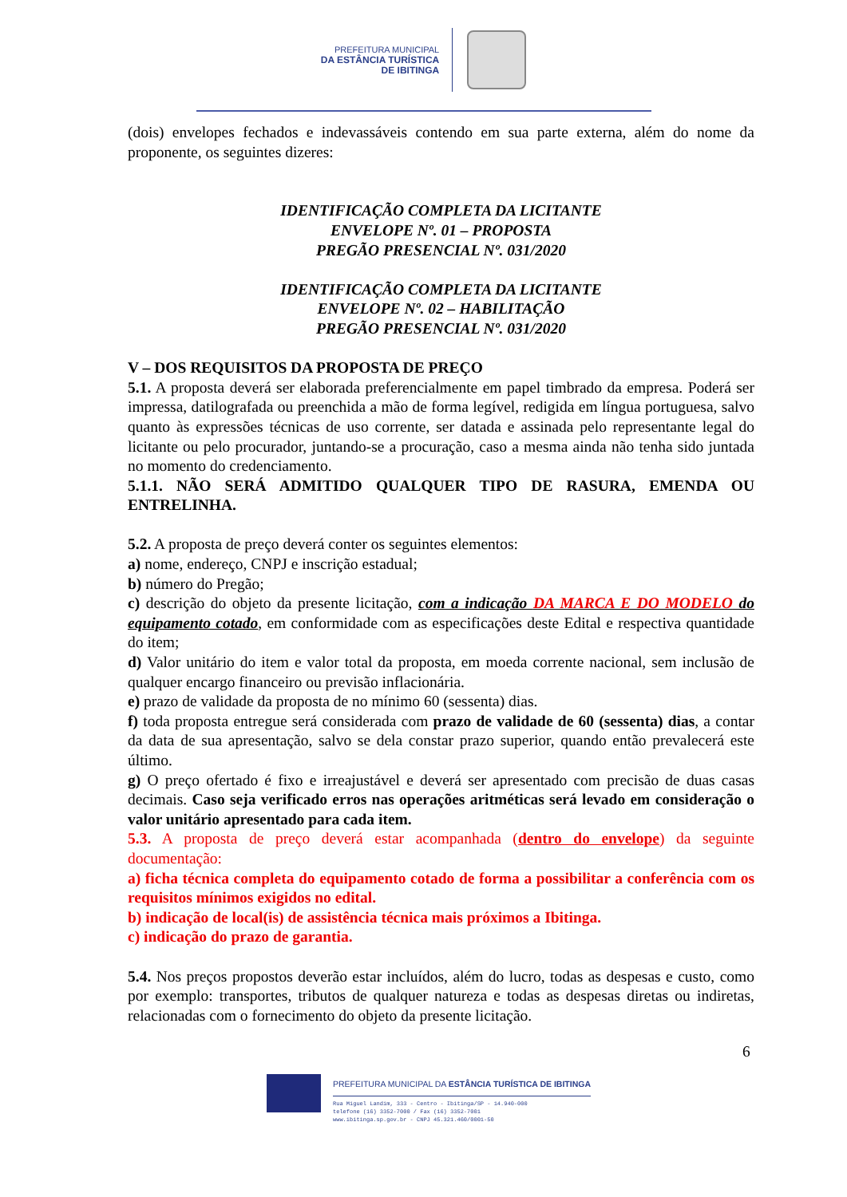PREFEITURA MUNICIPAL
DA ESTÂNCIA TURÍSTICA
DE IBITINGA
(dois) envelopes fechados e indevassáveis contendo em sua parte externa, além do nome da proponente, os seguintes dizeres:
IDENTIFICAÇÃO COMPLETA DA LICITANTE
ENVELOPE Nº. 01 – PROPOSTA
PREGÃO PRESENCIAL Nº. 031/2020
IDENTIFICAÇÃO COMPLETA DA LICITANTE
ENVELOPE Nº. 02 – HABILITAÇÃO
PREGÃO PRESENCIAL Nº. 031/2020
V – DOS REQUISITOS DA PROPOSTA DE PREÇO
5.1. A proposta deverá ser elaborada preferencialmente em papel timbrado da empresa. Poderá ser impressa, datilografada ou preenchida a mão de forma legível, redigida em língua portuguesa, salvo quanto às expressões técnicas de uso corrente, ser datada e assinada pelo representante legal do licitante ou pelo procurador, juntando-se a procuração, caso a mesma ainda não tenha sido juntada no momento do credenciamento.
5.1.1. NÃO SERÁ ADMITIDO QUALQUER TIPO DE RASURA, EMENDA OU ENTRELINHA.
5.2. A proposta de preço deverá conter os seguintes elementos:
a) nome, endereço, CNPJ e inscrição estadual;
b) número do Pregão;
c) descrição do objeto da presente licitação, com a indicação DA MARCA E DO MODELO do equipamento cotado, em conformidade com as especificações deste Edital e respectiva quantidade do item;
d) Valor unitário do item e valor total da proposta, em moeda corrente nacional, sem inclusão de qualquer encargo financeiro ou previsão inflacionária.
e) prazo de validade da proposta de no mínimo 60 (sessenta) dias.
f) toda proposta entregue será considerada com prazo de validade de 60 (sessenta) dias, a contar da data de sua apresentação, salvo se dela constar prazo superior, quando então prevalecerá este último.
g) O preço ofertado é fixo e irreajustável e deverá ser apresentado com precisão de duas casas decimais. Caso seja verificado erros nas operações aritméticas será levado em consideração o valor unitário apresentado para cada item.
5.3. A proposta de preço deverá estar acompanhada (dentro do envelope) da seguinte documentação:
a) ficha técnica completa do equipamento cotado de forma a possibilitar a conferência com os requisitos mínimos exigidos no edital.
b) indicação de local(is) de assistência técnica mais próximos a Ibitinga.
c) indicação do prazo de garantia.
5.4. Nos preços propostos deverão estar incluídos, além do lucro, todas as despesas e custo, como por exemplo: transportes, tributos de qualquer natureza e todas as despesas diretas ou indiretas, relacionadas com o fornecimento do objeto da presente licitação.
6
PREFEITURA MUNICIPAL DA ESTÂNCIA TURÍSTICA DE IBITINGA
Rua Miguel Landim, 333 - Centro - Ibitinga/SP - 14.940-000
telefone (16) 3352-7000 / Fax (16) 3352-7001
www.ibitinga.sp.gov.br - CNPJ 45.321.460/0001-50